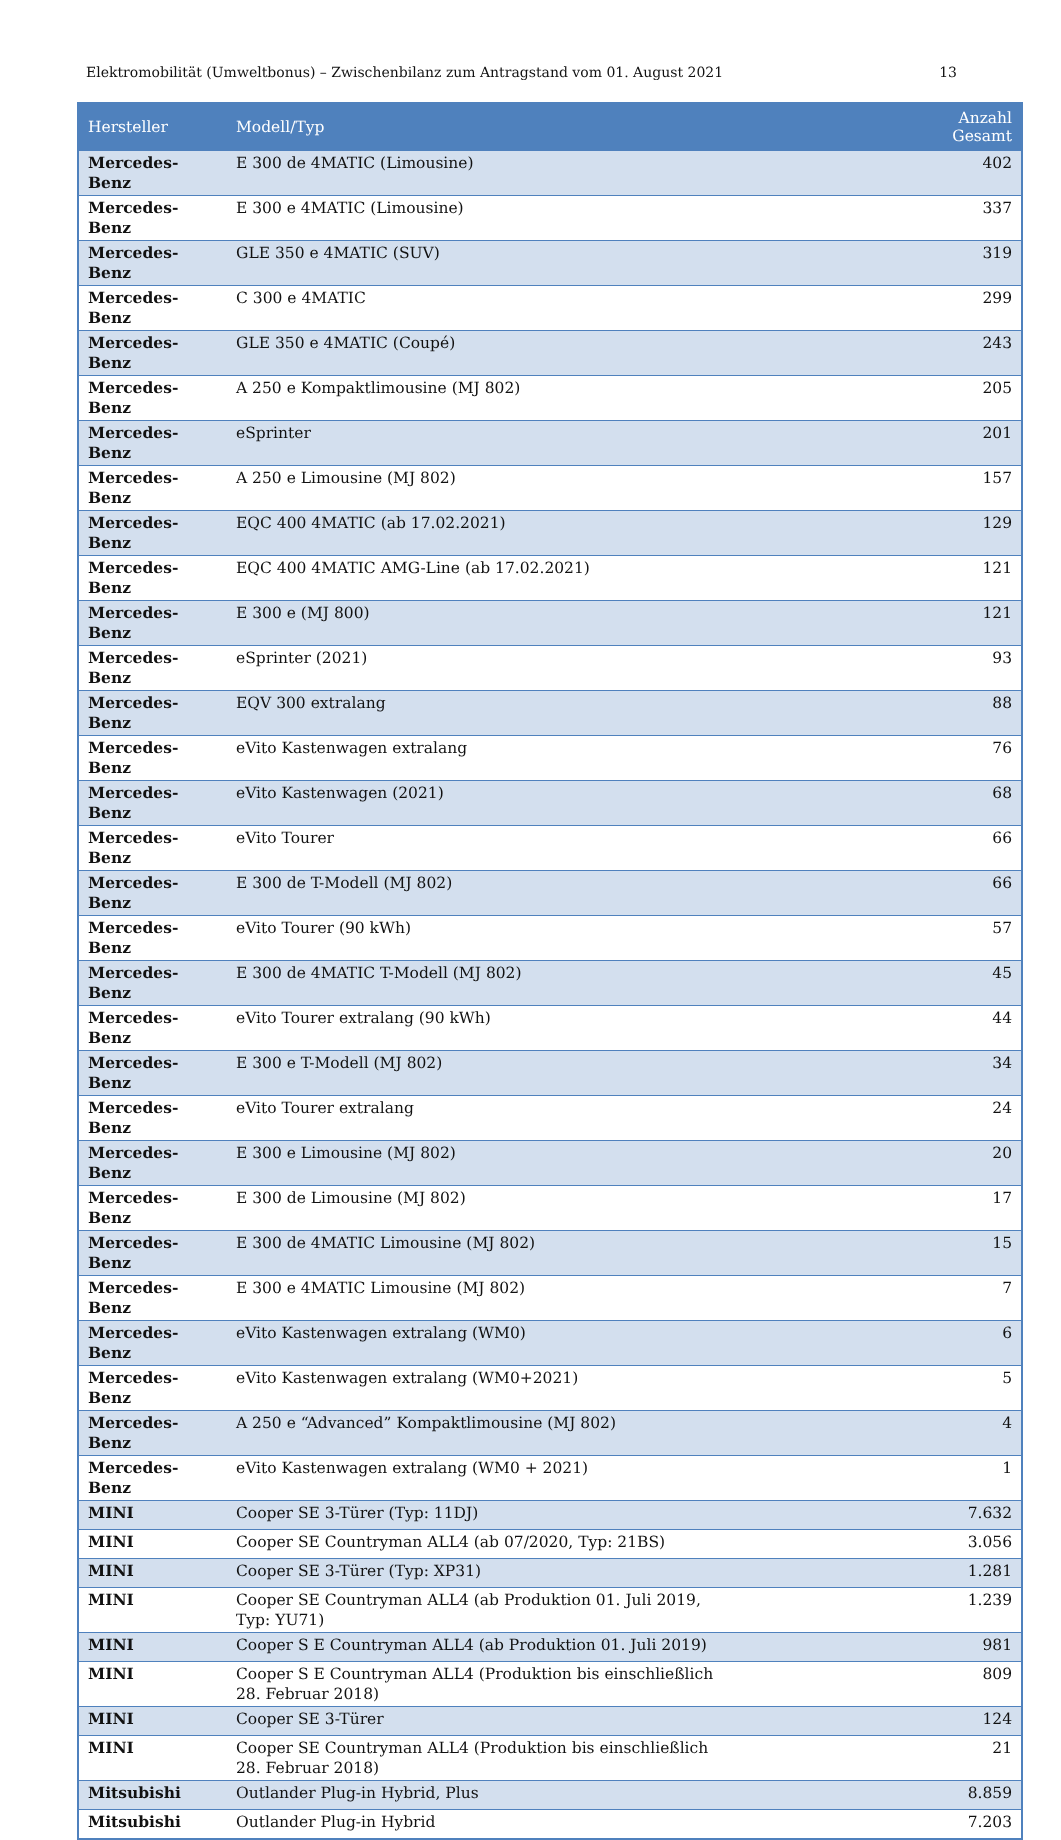Elektromobilität (Umweltbonus) – Zwischenbilanz zum Antragstand vom 01. August 2021 13
| Hersteller | Modell/Typ | Anzahl Gesamt |
| --- | --- | --- |
| Mercedes-Benz | E 300 de 4MATIC (Limousine) | 402 |
| Mercedes-Benz | E 300 e 4MATIC (Limousine) | 337 |
| Mercedes-Benz | GLE 350 e 4MATIC (SUV) | 319 |
| Mercedes-Benz | C 300 e 4MATIC | 299 |
| Mercedes-Benz | GLE 350 e 4MATIC (Coupé) | 243 |
| Mercedes-Benz | A 250 e Kompaktlimousine (MJ 802) | 205 |
| Mercedes-Benz | eSprinter | 201 |
| Mercedes-Benz | A 250 e Limousine (MJ 802) | 157 |
| Mercedes-Benz | EQC 400 4MATIC (ab 17.02.2021) | 129 |
| Mercedes-Benz | EQC 400 4MATIC AMG-Line (ab 17.02.2021) | 121 |
| Mercedes-Benz | E 300 e (MJ 800) | 121 |
| Mercedes-Benz | eSprinter (2021) | 93 |
| Mercedes-Benz | EQV 300 extralang | 88 |
| Mercedes-Benz | eVito Kastenwagen extralang | 76 |
| Mercedes-Benz | eVito Kastenwagen (2021) | 68 |
| Mercedes-Benz | eVito Tourer | 66 |
| Mercedes-Benz | E 300 de T-Modell (MJ 802) | 66 |
| Mercedes-Benz | eVito Tourer (90 kWh) | 57 |
| Mercedes-Benz | E 300 de 4MATIC T-Modell (MJ 802) | 45 |
| Mercedes-Benz | eVito Tourer extralang (90 kWh) | 44 |
| Mercedes-Benz | E 300 e T-Modell (MJ 802) | 34 |
| Mercedes-Benz | eVito Tourer extralang | 24 |
| Mercedes-Benz | E 300 e Limousine (MJ 802) | 20 |
| Mercedes-Benz | E 300 de Limousine (MJ 802) | 17 |
| Mercedes-Benz | E 300 de 4MATIC Limousine (MJ 802) | 15 |
| Mercedes-Benz | E 300 e 4MATIC Limousine (MJ 802) | 7 |
| Mercedes-Benz | eVito Kastenwagen extralang (WM0) | 6 |
| Mercedes-Benz | eVito Kastenwagen extralang (WM0+2021) | 5 |
| Mercedes-Benz | A 250 e “Advanced” Kompaktlimousine (MJ 802) | 4 |
| Mercedes-Benz | eVito Kastenwagen extralang (WM0 + 2021) | 1 |
| MINI | Cooper SE 3-Türer (Typ: 11DJ) | 7.632 |
| MINI | Cooper SE Countryman ALL4 (ab 07/2020, Typ: 21BS) | 3.056 |
| MINI | Cooper SE 3-Türer (Typ: XP31) | 1.281 |
| MINI | Cooper SE Countryman ALL4 (ab Produktion 01. Juli 2019, Typ: YU71) | 1.239 |
| MINI | Cooper S E Countryman ALL4 (ab Produktion 01. Juli 2019) | 981 |
| MINI | Cooper S E Countryman ALL4 (Produktion bis einschließlich 28. Februar 2018) | 809 |
| MINI | Cooper SE 3-Türer | 124 |
| MINI | Cooper SE Countryman ALL4 (Produktion bis einschließlich 28. Februar 2018) | 21 |
| Mitsubishi | Outlander Plug-in Hybrid, Plus | 8.859 |
| Mitsubishi | Outlander Plug-in Hybrid | 7.203 |